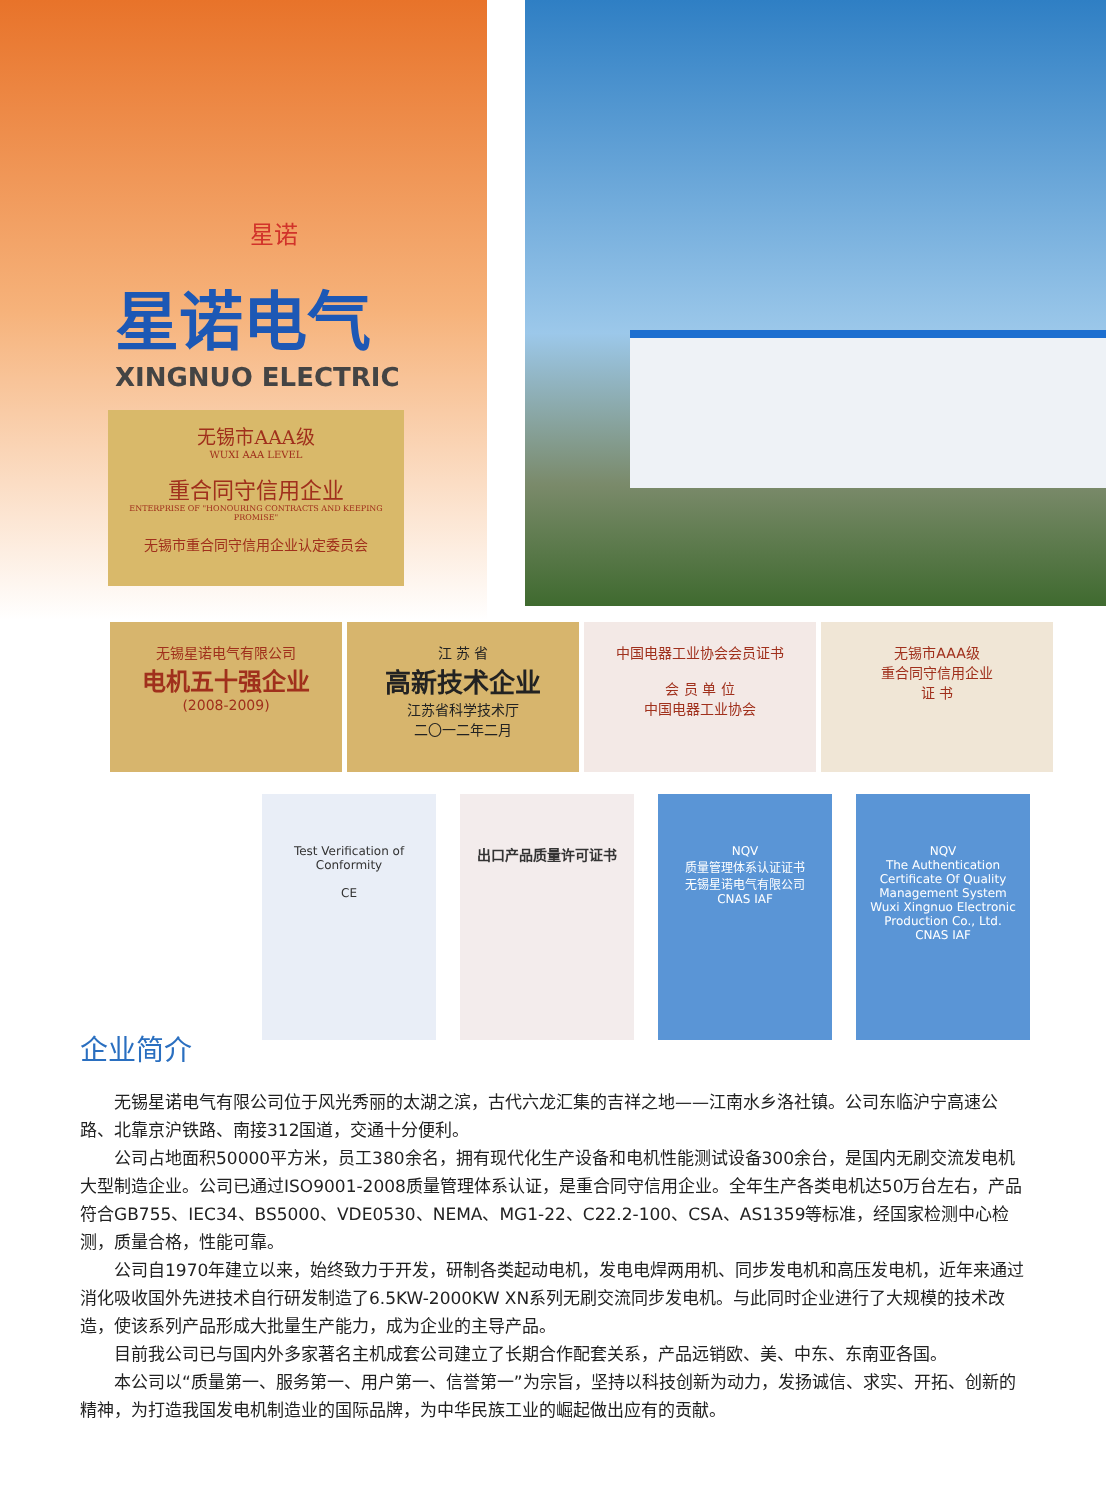星诺
星诺电气
XINGNUO ELECTRIC
无锡市AAA级
WUXI AAA LEVEL
重合同守信用企业
ENTERPRISE OF "HONOURING CONTRACTS AND KEEPING PROMISE"
无锡市重合同守信用企业认定委员会
无锡星诺电气有限公司
电机五十强企业
(2008-2009)
江 苏 省
高新技术企业
江苏省科学技术厅
二〇一二年二月
中国电器工业协会会员证书
会 员 单 位
中国电器工业协会
无锡市AAA级
重合同守信用企业
证 书
Test Verification of Conformity
CE
出口产品质量许可证书
NQV
质量管理体系认证证书
无锡星诺电气有限公司
CNAS IAF
NQV
The Authentication Certificate Of Quality Management System
Wuxi Xingnuo Electronic Production Co., Ltd.
CNAS IAF
企业简介
无锡星诺电气有限公司位于风光秀丽的太湖之滨，古代六龙汇集的吉祥之地——江南水乡洛社镇。公司东临沪宁高速公路、北靠京沪铁路、南接312国道，交通十分便利。
公司占地面积50000平方米，员工380余名，拥有现代化生产设备和电机性能测试设备300余台，是国内无刷交流发电机大型制造企业。公司已通过ISO9001-2008质量管理体系认证，是重合同守信用企业。全年生产各类电机达50万台左右，产品符合GB755、IEC34、BS5000、VDE0530、NEMA、MG1-22、C22.2-100、CSA、AS1359等标准，经国家检测中心检测，质量合格，性能可靠。
公司自1970年建立以来，始终致力于开发，研制各类起动电机，发电电焊两用机、同步发电机和高压发电机，近年来通过消化吸收国外先进技术自行研发制造了6.5KW-2000KW XN系列无刷交流同步发电机。与此同时企业进行了大规模的技术改造，使该系列产品形成大批量生产能力，成为企业的主导产品。
目前我公司已与国内外多家著名主机成套公司建立了长期合作配套关系，产品远销欧、美、中东、东南亚各国。
本公司以“质量第一、服务第一、用户第一、信誉第一”为宗旨，坚持以科技创新为动力，发扬诚信、求实、开拓、创新的精神，为打造我国发电机制造业的国际品牌，为中华民族工业的崛起做出应有的贡献。